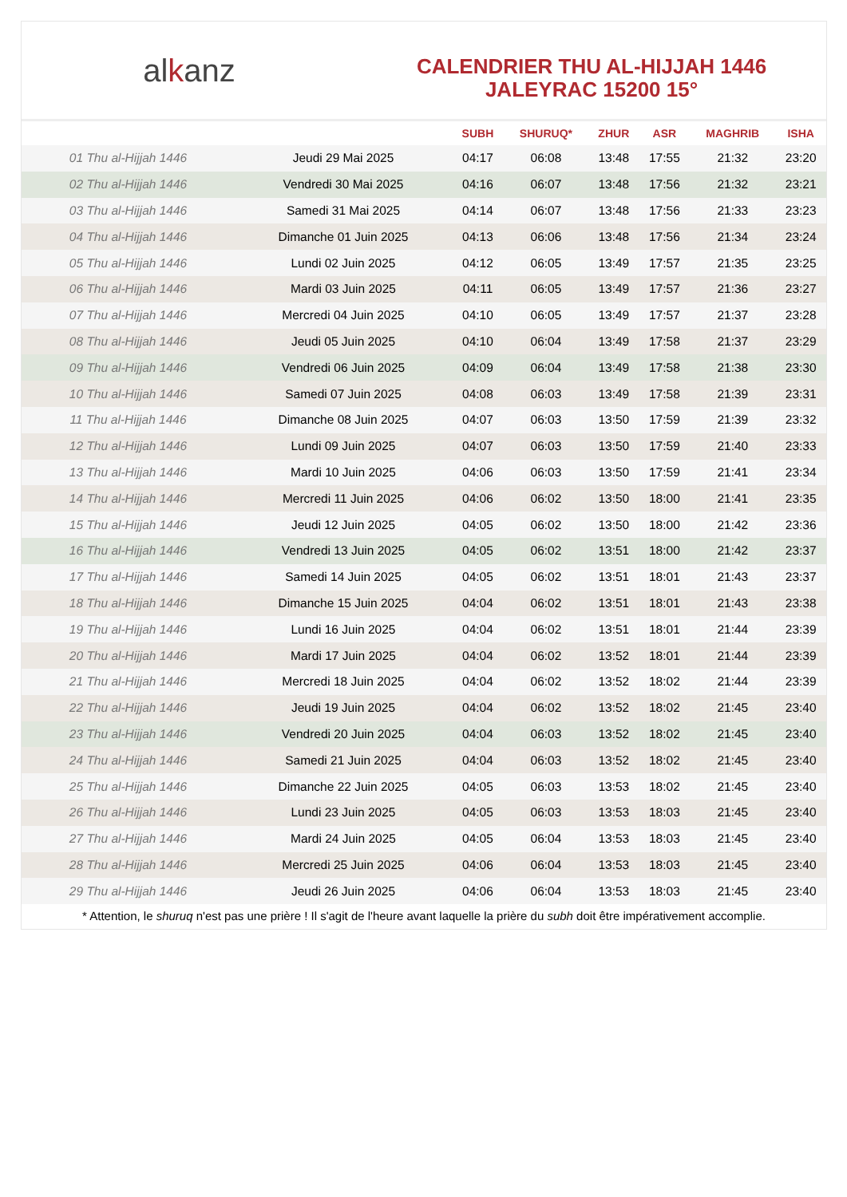al k anz
CALENDRIER THU AL-HIJJAH 1446
JALEYRAC 15200 15°
| | | SUBH | SHURUQ* | ZHUR | ASR | MAGHRIB | ISHA |
| --- | --- | --- | --- | --- | --- | --- | --- |
| 01 Thu al-Hijjah 1446 | Jeudi 29 Mai 2025 | 04:17 | 06:08 | 13:48 | 17:55 | 21:32 | 23:20 |
| 02 Thu al-Hijjah 1446 | Vendredi 30 Mai 2025 | 04:16 | 06:07 | 13:48 | 17:56 | 21:32 | 23:21 |
| 03 Thu al-Hijjah 1446 | Samedi 31 Mai 2025 | 04:14 | 06:07 | 13:48 | 17:56 | 21:33 | 23:23 |
| 04 Thu al-Hijjah 1446 | Dimanche 01 Juin 2025 | 04:13 | 06:06 | 13:48 | 17:56 | 21:34 | 23:24 |
| 05 Thu al-Hijjah 1446 | Lundi 02 Juin 2025 | 04:12 | 06:05 | 13:49 | 17:57 | 21:35 | 23:25 |
| 06 Thu al-Hijjah 1446 | Mardi 03 Juin 2025 | 04:11 | 06:05 | 13:49 | 17:57 | 21:36 | 23:27 |
| 07 Thu al-Hijjah 1446 | Mercredi 04 Juin 2025 | 04:10 | 06:05 | 13:49 | 17:57 | 21:37 | 23:28 |
| 08 Thu al-Hijjah 1446 | Jeudi 05 Juin 2025 | 04:10 | 06:04 | 13:49 | 17:58 | 21:37 | 23:29 |
| 09 Thu al-Hijjah 1446 | Vendredi 06 Juin 2025 | 04:09 | 06:04 | 13:49 | 17:58 | 21:38 | 23:30 |
| 10 Thu al-Hijjah 1446 | Samedi 07 Juin 2025 | 04:08 | 06:03 | 13:49 | 17:58 | 21:39 | 23:31 |
| 11 Thu al-Hijjah 1446 | Dimanche 08 Juin 2025 | 04:07 | 06:03 | 13:50 | 17:59 | 21:39 | 23:32 |
| 12 Thu al-Hijjah 1446 | Lundi 09 Juin 2025 | 04:07 | 06:03 | 13:50 | 17:59 | 21:40 | 23:33 |
| 13 Thu al-Hijjah 1446 | Mardi 10 Juin 2025 | 04:06 | 06:03 | 13:50 | 17:59 | 21:41 | 23:34 |
| 14 Thu al-Hijjah 1446 | Mercredi 11 Juin 2025 | 04:06 | 06:02 | 13:50 | 18:00 | 21:41 | 23:35 |
| 15 Thu al-Hijjah 1446 | Jeudi 12 Juin 2025 | 04:05 | 06:02 | 13:50 | 18:00 | 21:42 | 23:36 |
| 16 Thu al-Hijjah 1446 | Vendredi 13 Juin 2025 | 04:05 | 06:02 | 13:51 | 18:00 | 21:42 | 23:37 |
| 17 Thu al-Hijjah 1446 | Samedi 14 Juin 2025 | 04:05 | 06:02 | 13:51 | 18:01 | 21:43 | 23:37 |
| 18 Thu al-Hijjah 1446 | Dimanche 15 Juin 2025 | 04:04 | 06:02 | 13:51 | 18:01 | 21:43 | 23:38 |
| 19 Thu al-Hijjah 1446 | Lundi 16 Juin 2025 | 04:04 | 06:02 | 13:51 | 18:01 | 21:44 | 23:39 |
| 20 Thu al-Hijjah 1446 | Mardi 17 Juin 2025 | 04:04 | 06:02 | 13:52 | 18:01 | 21:44 | 23:39 |
| 21 Thu al-Hijjah 1446 | Mercredi 18 Juin 2025 | 04:04 | 06:02 | 13:52 | 18:02 | 21:44 | 23:39 |
| 22 Thu al-Hijjah 1446 | Jeudi 19 Juin 2025 | 04:04 | 06:02 | 13:52 | 18:02 | 21:45 | 23:40 |
| 23 Thu al-Hijjah 1446 | Vendredi 20 Juin 2025 | 04:04 | 06:03 | 13:52 | 18:02 | 21:45 | 23:40 |
| 24 Thu al-Hijjah 1446 | Samedi 21 Juin 2025 | 04:04 | 06:03 | 13:52 | 18:02 | 21:45 | 23:40 |
| 25 Thu al-Hijjah 1446 | Dimanche 22 Juin 2025 | 04:05 | 06:03 | 13:53 | 18:02 | 21:45 | 23:40 |
| 26 Thu al-Hijjah 1446 | Lundi 23 Juin 2025 | 04:05 | 06:03 | 13:53 | 18:03 | 21:45 | 23:40 |
| 27 Thu al-Hijjah 1446 | Mardi 24 Juin 2025 | 04:05 | 06:04 | 13:53 | 18:03 | 21:45 | 23:40 |
| 28 Thu al-Hijjah 1446 | Mercredi 25 Juin 2025 | 04:06 | 06:04 | 13:53 | 18:03 | 21:45 | 23:40 |
| 29 Thu al-Hijjah 1446 | Jeudi 26 Juin 2025 | 04:06 | 06:04 | 13:53 | 18:03 | 21:45 | 23:40 |
* Attention, le shuruq n'est pas une prière ! Il s'agit de l'heure avant laquelle la prière du subh doit être impérativement accomplie.